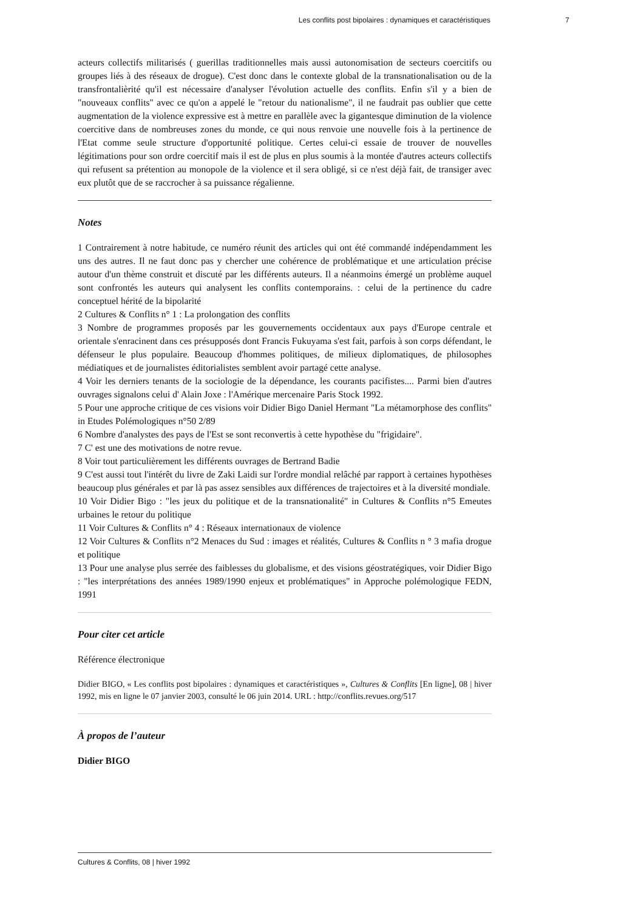Les conflits post bipolaires : dynamiques et caractéristiques 7
acteurs collectifs militarisés ( guerillas traditionnelles mais aussi autonomisation de secteurs coercitifs ou groupes liés à des réseaux de drogue). C'est donc dans le contexte global de la transnationalisation ou de la transfrontalièrité qu'il est nécessaire d'analyser l'évolution actuelle des conflits. Enfin s'il y a bien de "nouveaux conflits" avec ce qu'on a appelé le "retour du nationalisme", il ne faudrait pas oublier que cette augmentation de la violence expressive est à mettre en parallèle avec la gigantesque diminution de la violence coercitive dans de nombreuses zones du monde, ce qui nous renvoie une nouvelle fois à la pertinence de l'Etat comme seule structure d'opportunité politique. Certes celui-ci essaie de trouver de nouvelles légitimations pour son ordre coercitif mais il est de plus en plus soumis à la montée d'autres acteurs collectifs qui refusent sa prétention au monopole de la violence et il sera obligé, si ce n'est déjà fait, de transiger avec eux plutôt que de se raccrocher à sa puissance régalienne.
Notes
1 Contrairement à notre habitude, ce numéro réunit des articles qui ont été commandé indépendamment les uns des autres. Il ne faut donc pas y chercher une cohérence de problématique et une articulation précise autour d'un thème construit et discuté par les différents auteurs. Il a néanmoins émergé un problème auquel sont confrontés les auteurs qui analysent les conflits contemporains. : celui de la pertinence du cadre conceptuel hérité de la bipolarité
2 Cultures & Conflits n° 1 : La prolongation des conflits
3 Nombre de programmes proposés par les gouvernements occidentaux aux pays d'Europe centrale et orientale s'enracinent dans ces présupposés dont Francis Fukuyama s'est fait, parfois à son corps défendant, le défenseur le plus populaire. Beaucoup d'hommes politiques, de milieux diplomatiques, de philosophes médiatiques et de journalistes éditorialistes semblent avoir partagé cette analyse.
4 Voir les derniers tenants de la sociologie de la dépendance, les courants pacifistes.... Parmi bien d'autres ouvrages signalons celui d' Alain Joxe : l'Amérique mercenaire Paris Stock 1992.
5 Pour une approche critique de ces visions voir Didier Bigo Daniel Hermant "La métamorphose des conflits" in Etudes Polémologiques n°50 2/89
6 Nombre d'analystes des pays de l'Est se sont reconvertis à cette hypothèse du "frigidaire".
7 C' est une des motivations de notre revue.
8 Voir tout particulièrement les différents ouvrages de Bertrand Badie
9 C'est aussi tout l'intérêt du livre de Zaki Laidi sur l'ordre mondial relâché par rapport à certaines hypothèses beaucoup plus générales et par là pas assez sensibles aux différences de trajectoires et à la diversité mondiale.
10 Voir Didier Bigo : "les jeux du politique et de la transnationalité" in Cultures & Conflits n°5 Emeutes urbaines le retour du politique
11 Voir Cultures & Conflits n° 4 : Réseaux internationaux de violence
12 Voir Cultures & Conflits n°2 Menaces du Sud : images et réalités, Cultures & Conflits n ° 3 mafia drogue et politique
13 Pour une analyse plus serrée des faiblesses du globalisme, et des visions géostratégiques, voir Didier Bigo : "les interprétations des années 1989/1990 enjeux et problématiques" in Approche polémologique FEDN, 1991
Pour citer cet article
Référence électronique
Didier BIGO, « Les conflits post bipolaires : dynamiques et caractéristiques », Cultures & Conflits [En ligne], 08 | hiver 1992, mis en ligne le 07 janvier 2003, consulté le 06 juin 2014. URL : http://conflits.revues.org/517
À propos de l’auteur
Didier BIGO
Cultures & Conflits, 08 | hiver 1992